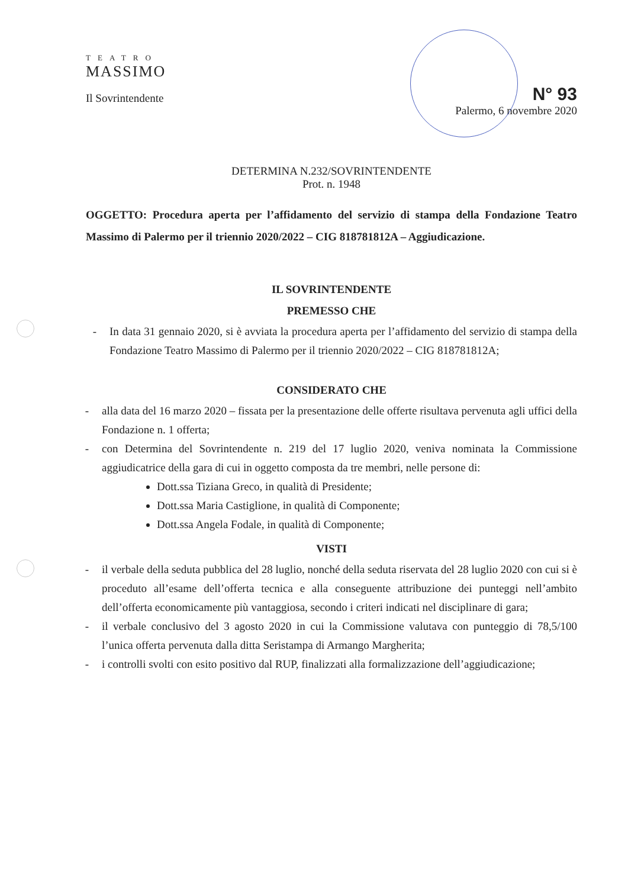TEATRO
MASSIMO
Il Sovrintendente
N° 93
Palermo, 6 novembre 2020
DETERMINA N.232/SOVRINTENDENTE
Prot. n. 1948
OGGETTO: Procedura aperta per l’affidamento del servizio di stampa della Fondazione Teatro Massimo di Palermo per il triennio 2020/2022 – CIG 818781812A – Aggiudicazione.
IL SOVRINTENDENTE
PREMESSO CHE
- In data 31 gennaio 2020, si è avviata la procedura aperta per l’affidamento del servizio di stampa della Fondazione Teatro Massimo di Palermo per il triennio 2020/2022 – CIG 818781812A;
CONSIDERATO CHE
- alla data del 16 marzo 2020 – fissata per la presentazione delle offerte risultava pervenuta agli uffici della Fondazione n. 1 offerta;
- con Determina del Sovrintendente n. 219 del 17 luglio 2020, veniva nominata la Commissione aggiudicatrice della gara di cui in oggetto composta da tre membri, nelle persone di:
Dott.ssa Tiziana Greco, in qualità di Presidente;
Dott.ssa Maria Castiglione, in qualità di Componente;
Dott.ssa Angela Fodale, in qualità di Componente;
VISTI
- il verbale della seduta pubblica del 28 luglio, nonché della seduta riservata del 28 luglio 2020 con cui si è proceduto all’esame dell’offerta tecnica e alla conseguente attribuzione dei punteggi nell’ambito dell’offerta economicamente più vantaggiosa, secondo i criteri indicati nel disciplinare di gara;
- il verbale conclusivo del 3 agosto 2020 in cui la Commissione valutava con punteggio di 78,5/100 l’unica offerta pervenuta dalla ditta Seristampa di Armango Margherita;
- i controlli svolti con esito positivo dal RUP, finalizzati alla formalizzazione dell’aggiudicazione;